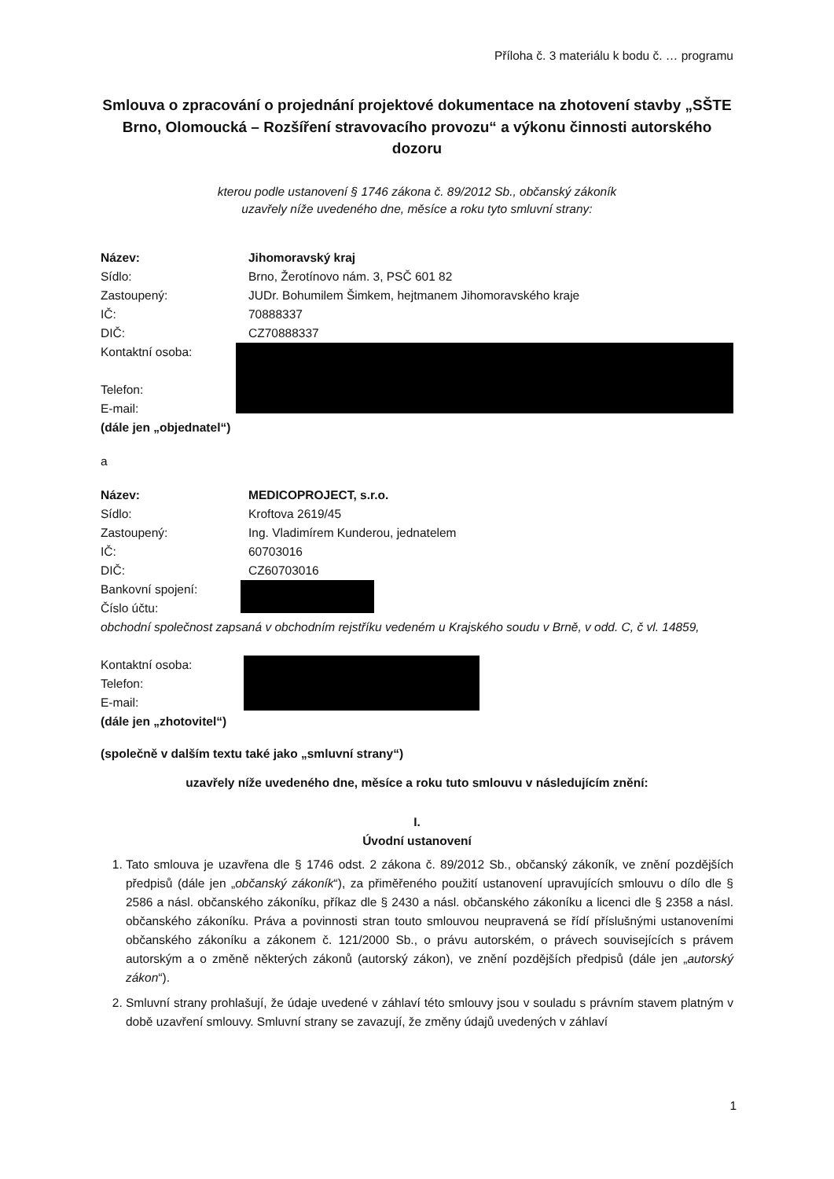Příloha č. 3 materiálu k bodu č. … programu
Smlouva o zpracování o projednání projektové dokumentace na zhotovení stavby „SŠTE Brno, Olomoucká – Rozšíření stravovacího provozu“ a výkonu činnosti autorského dozoru
kterou podle ustanovení § 1746 zákona č. 89/2012 Sb., občanský zákoník
uzavřely níže uvedeného dne, měsíce a roku tyto smluvní strany:
Název: Jihomoravský kraj
Sídlo: Brno, Žerotínovo nám. 3, PSČ 601 82
Zastoupený: JUDr. Bohumilem Šimkem, hejtmanem Jihomoravského kraje
IČ: 70888337
DIČ: CZ70888337
Kontaktní osoba:
Telefon:
E-mail:
(dále jen „objednatel“)
a
Název: MEDICOPROJECT, s.r.o.
Sídlo: Kroftova 2619/45
Zastoupený: Ing. Vladimírem Kunderou, jednatelem
IČ: 60703016
DIČ: CZ60703016
Bankovní spojení:
Číslo účtu:
obchodní společnost zapsaná v obchodním rejstříku vedeném u Krajského soudu v Brně, v odd. C, č vl. 14859,
Kontaktní osoba:
Telefon:
E-mail:
(dále jen „zhotovitel“)
(společně v dalším textu také jako „smluvní strany“)
uzavřely níže uvedeného dne, měsíce a roku tuto smlouvu v následujícím znění:
I.
Úvodní ustanovení
1. Tato smlouva je uzavřena dle § 1746 odst. 2 zákona č. 89/2012 Sb., občanský zákoník, ve znění pozdějších předpisů (dále jen „občanský zákoník“), za přiměřeného použití ustanovení upravujících smlouvu o dílo dle § 2586 a násl. občanského zákoníku, příkaz dle § 2430 a násl. občanského zákoníku a licenci dle § 2358 a násl. občanského zákoníku. Práva a povinnosti stran touto smlouvou neupravená se řídí příslušnými ustanoveními občanského zákoníku a zákonem č. 121/2000 Sb., o právu autorském, o právech souvisejících s právem autorským a o změně některých zákonů (autorský zákon), ve znění pozdějších předpisů (dále jen „autorský zákon“).
2. Smluvní strany prohlašují, že údaje uvedené v záhlaví této smlouvy jsou v souladu s právním stavem platným v době uzavření smlouvy. Smluvní strany se zavazují, že změny údajů uvedených v záhlaví
1